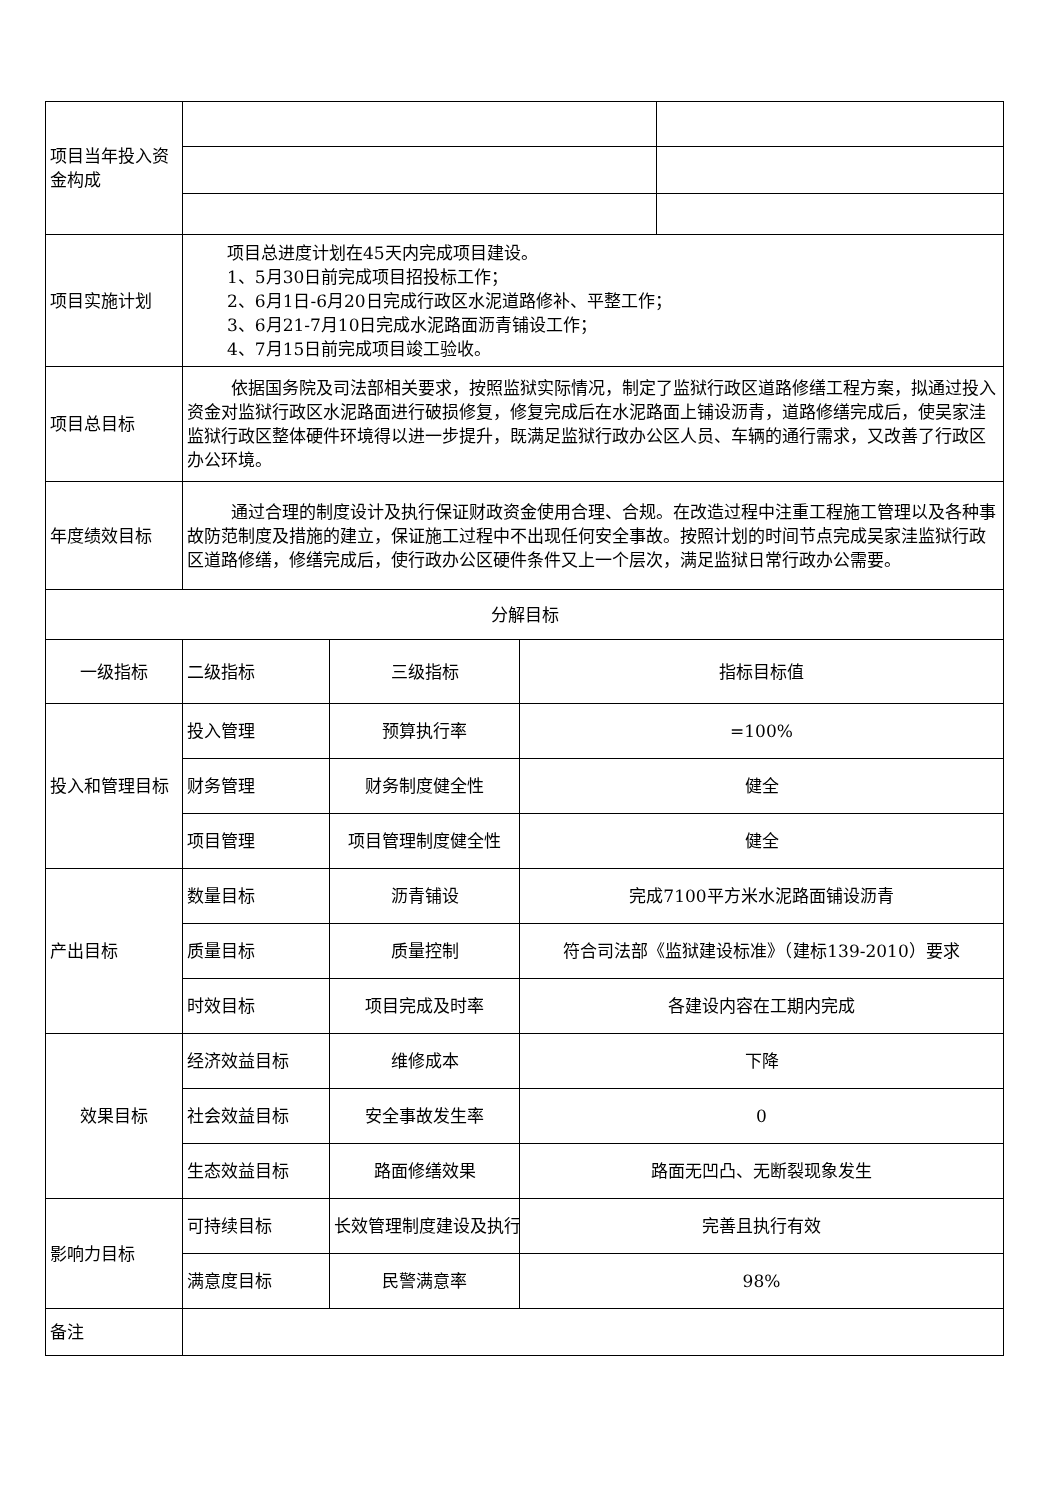| 项目当年投入资金构成 | | | | |
| 项目实施计划 | 项目总进度计划在45天内完成项目建设。 1、5月30日前完成项目招投标工作； 2、6月1日-6月20日完成行政区水泥道路修补、平整工作； 3、6月21-7月10日完成水泥路面沥青铺设工作； 4、7月15日前完成项目竣工验收。 | | | |
| 项目总目标 | 依据国务院及司法部相关要求，按照监狱实际情况，制定了监狱行政区道路修缮工程方案，拟通过投入资金对监狱行政区水泥路面进行破损修复，修复完成后在水泥路面上铺设沥青，道路修缮完成后，使吴家洼监狱行政区整体硬件环境得以进一步提升，既满足监狱行政办公区人员、车辆的通行需求，又改善了行政区办公环境。 | | | |
| 年度绩效目标 | 通过合理的制度设计及执行保证财政资金使用合理、合规。在改造过程中注重工程施工管理以及各种事故防范制度及措施的建立，保证施工过程中不出现任何安全事故。按照计划的时间节点完成吴家洼监狱行政区道路修缮，修缮完成后，使行政办公区硬件条件又上一个层次，满足监狱日常行政办公需要。 | | | |
| 分解目标 | | | | |
| 一级指标 | 二级指标 | 三级指标 | 指标目标值 | |
| 投入和管理目标 | 投入管理 | 预算执行率 | =100% | |
| | 财务管理 | 财务制度健全性 | 健全 | |
| | 项目管理 | 项目管理制度健全性 | 健全 | |
| 产出目标 | 数量目标 | 沥青铺设 | 完成7100平方米水泥路面铺设沥青 | |
| | 质量目标 | 质量控制 | 符合司法部《监狱建设标准》（建标139-2010）要求 | |
| | 时效目标 | 项目完成及时率 | 各建设内容在工期内完成 | |
| 效果目标 | 经济效益目标 | 维修成本 | 下降 | |
| | 社会效益目标 | 安全事故发生率 | 0 | |
| | 生态效益目标 | 路面修缮效果 | 路面无凹凸、无断裂现象发生 | |
| 影响力目标 | 可持续目标 | 长效管理制度建设及执行 | 完善且执行有效 | |
| | 满意度目标 | 民警满意率 | 98% | |
| 备注 | | | | |